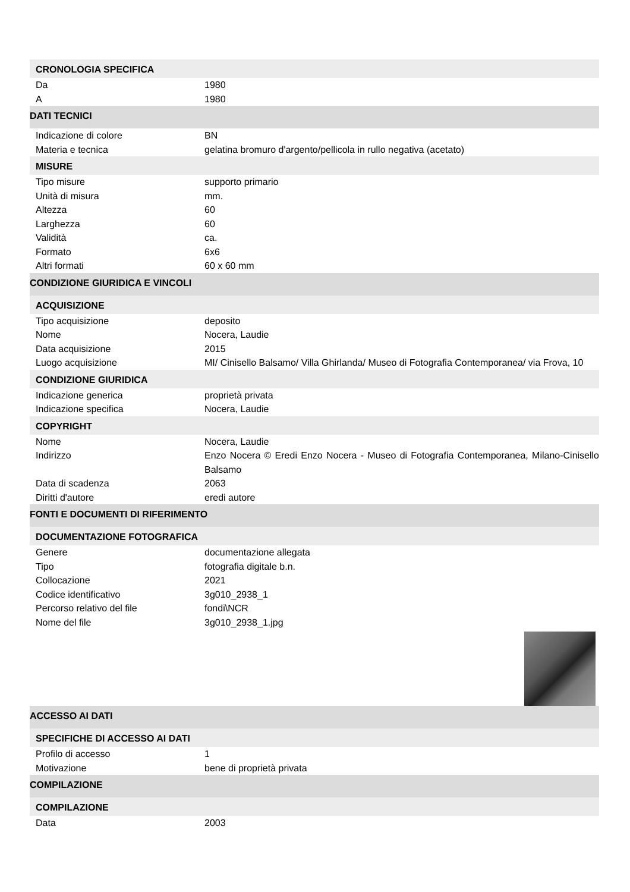CRONOLOGIA SPECIFICA
| Da | 1980 |
| A | 1980 |
DATI TECNICI
| Indicazione di colore | BN |
| Materia e tecnica | gelatina bromuro d'argento/pellicola in rullo negativa (acetato) |
MISURE
| Tipo misure | supporto primario |
| Unità di misura | mm. |
| Altezza | 60 |
| Larghezza | 60 |
| Validità | ca. |
| Formato | 6x6 |
| Altri formati | 60 x 60 mm |
CONDIZIONE GIURIDICA E VINCOLI
ACQUISIZIONE
| Tipo acquisizione | deposito |
| Nome | Nocera, Laudie |
| Data acquisizione | 2015 |
| Luogo acquisizione | MI/ Cinisello Balsamo/ Villa Ghirlanda/ Museo di Fotografia Contemporanea/ via Frova, 10 |
CONDIZIONE GIURIDICA
| Indicazione generica | proprietà privata |
| Indicazione specifica | Nocera, Laudie |
COPYRIGHT
| Nome | Nocera, Laudie |
| Indirizzo | Enzo Nocera © Eredi Enzo Nocera - Museo di Fotografia Contemporanea, Milano-Cinisello Balsamo |
| Data di scadenza | 2063 |
| Diritti d'autore | eredi autore |
FONTI E DOCUMENTI DI RIFERIMENTO
DOCUMENTAZIONE FOTOGRAFICA
| Genere | documentazione allegata |
| Tipo | fotografia digitale b.n. |
| Collocazione | 2021 |
| Codice identificativo | 3g010_2938_1 |
| Percorso relativo del file | fondi\NCR |
| Nome del file | 3g010_2938_1.jpg |
ACCESSO AI DATI
SPECIFICHE DI ACCESSO AI DATI
| Profilo di accesso | 1 |
| Motivazione | bene di proprietà privata |
COMPILAZIONE
COMPILAZIONE
| Data | 2003 |